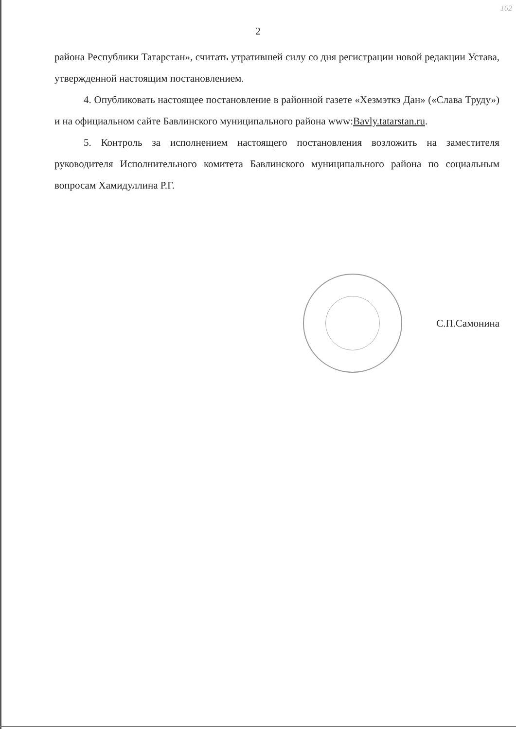162
2
района Республики Татарстан», считать утратившей силу со дня регистрации новой редакции Устава, утвержденной настоящим постановлением.
4. Опубликовать настоящее постановление в районной газете «Хезмэткэ Дан» («Слава Труду») и на официальном сайте Бавлинского муниципального района www:Bavly.tatarstan.ru.
5. Контроль за исполнением настоящего постановления возложить на заместителя руководителя Исполнительного комитета Бавлинского муниципального района по социальным вопросам Хамидуллина Р.Г.
С.П.Самонина